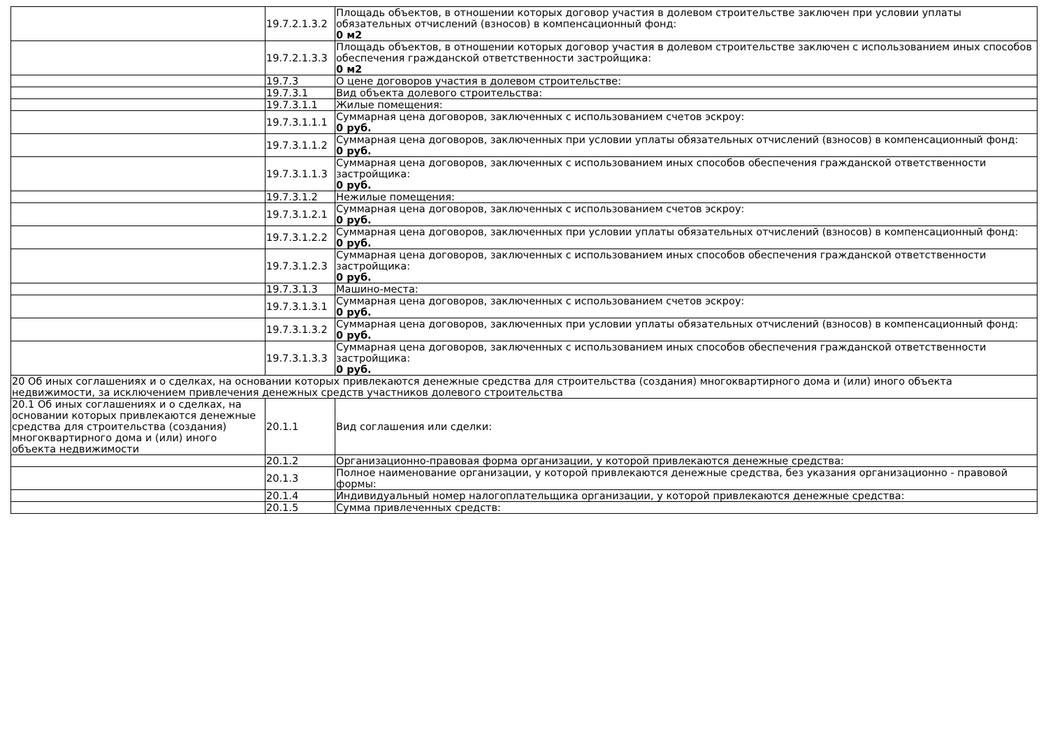| | 19.7.2.1.3.2 | Площадь объектов, в отношении которых договор участия в долевом строительстве заключен при условии уплаты обязательных отчислений (взносов) в компенсационный фонд: 0 м2 |
| | 19.7.2.1.3.3 | Площадь объектов, в отношении которых договор участия в долевом строительстве заключен с использованием иных способов обеспечения гражданской ответственности застройщика: 0 м2 |
| | 19.7.3 | О цене договоров участия в долевом строительстве: |
| | 19.7.3.1 | Вид объекта долевого строительства: |
| | 19.7.3.1.1 | Жилые помещения: |
| | 19.7.3.1.1.1 | Суммарная цена договоров, заключенных с использованием счетов эскроу: 0 руб. |
| | 19.7.3.1.1.2 | Суммарная цена договоров, заключенных при условии уплаты обязательных отчислений (взносов) в компенсационный фонд: 0 руб. |
| | 19.7.3.1.1.3 | Суммарная цена договоров, заключенных с использованием иных способов обеспечения гражданской ответственности застройщика: 0 руб. |
| | 19.7.3.1.2 | Нежилые помещения: |
| | 19.7.3.1.2.1 | Суммарная цена договоров, заключенных с использованием счетов эскроу: 0 руб. |
| | 19.7.3.1.2.2 | Суммарная цена договоров, заключенных при условии уплаты обязательных отчислений (взносов) в компенсационный фонд: 0 руб. |
| | 19.7.3.1.2.3 | Суммарная цена договоров, заключенных с использованием иных способов обеспечения гражданской ответственности застройщика: 0 руб. |
| | 19.7.3.1.3 | Машино-места: |
| | 19.7.3.1.3.1 | Суммарная цена договоров, заключенных с использованием счетов эскроу: 0 руб. |
| | 19.7.3.1.3.2 | Суммарная цена договоров, заключенных при условии уплаты обязательных отчислений (взносов) в компенсационный фонд: 0 руб. |
| | 19.7.3.1.3.3 | Суммарная цена договоров, заключенных с использованием иных способов обеспечения гражданской ответственности застройщика: 0 руб. |
| 20 Об иных соглашениях и о сделках, на основании которых привлекаются денежные средства для строительства (создания) многоквартирного дома и (или) иного объекта недвижимости, за исключением привлечения денежных средств участников долевого строительства | | |
| 20.1 Об иных соглашениях и о сделках, на основании которых привлекаются денежные средства для строительства (создания) многоквартирного дома и (или) иного объекта недвижимости | 20.1.1 | Вид соглашения или сделки: |
| | 20.1.2 | Организационно-правовая форма организации, у которой привлекаются денежные средства: |
| | 20.1.3 | Полное наименование организации, у которой привлекаются денежные средства, без указания организационно - правовой формы: |
| | 20.1.4 | Индивидуальный номер налогоплательщика организации, у которой привлекаются денежные средства: |
| | 20.1.5 | Сумма привлеченных средств: |